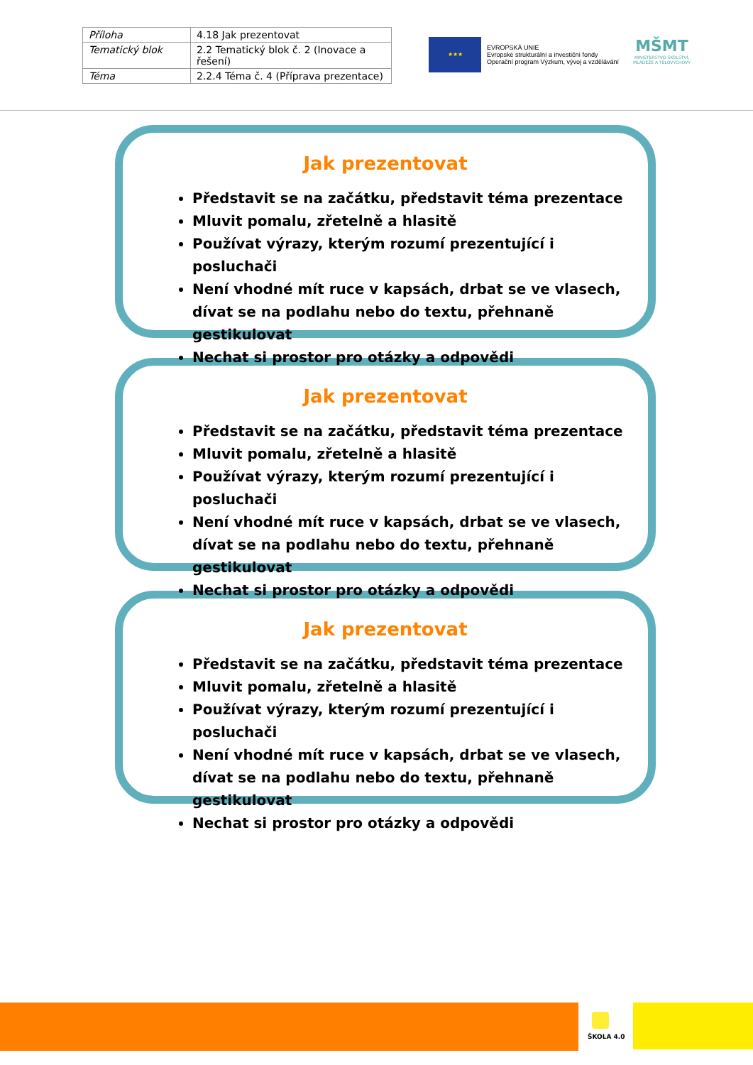| Příloha | 4.18 Jak prezentovat |
| Tematický blok | 2.2 Tematický blok č. 2 (Inovace a řešení) |
| Téma | 2.2.4 Téma č. 4 (Příprava prezentace) |
★★★
EVROPSKÁ UNIE
Evropské strukturální a investiční fondy
Operační program Výzkum, vývoj a vzdělávání
MŠMT
MINISTERSTVO ŠKOLSTVÍ,
MLÁDEŽE A TĚLOVÝCHOVY
Jak prezentovat
Představit se na začátku, představit téma prezentace
Mluvit pomalu, zřetelně a hlasitě
Používat výrazy, kterým rozumí prezentující i posluchači
Není vhodné mít ruce v kapsách, drbat se ve vlasech, dívat se na podlahu nebo do textu, přehnaně gestikulovat
Nechat si prostor pro otázky a odpovědi
Jak prezentovat
Představit se na začátku, představit téma prezentace
Mluvit pomalu, zřetelně a hlasitě
Používat výrazy, kterým rozumí prezentující i posluchači
Není vhodné mít ruce v kapsách, drbat se ve vlasech, dívat se na podlahu nebo do textu, přehnaně gestikulovat
Nechat si prostor pro otázky a odpovědi
Jak prezentovat
Představit se na začátku, představit téma prezentace
Mluvit pomalu, zřetelně a hlasitě
Používat výrazy, kterým rozumí prezentující i posluchači
Není vhodné mít ruce v kapsách, drbat se ve vlasech, dívat se na podlahu nebo do textu, přehnaně gestikulovat
Nechat si prostor pro otázky a odpovědi
ŠKOLA 4.0